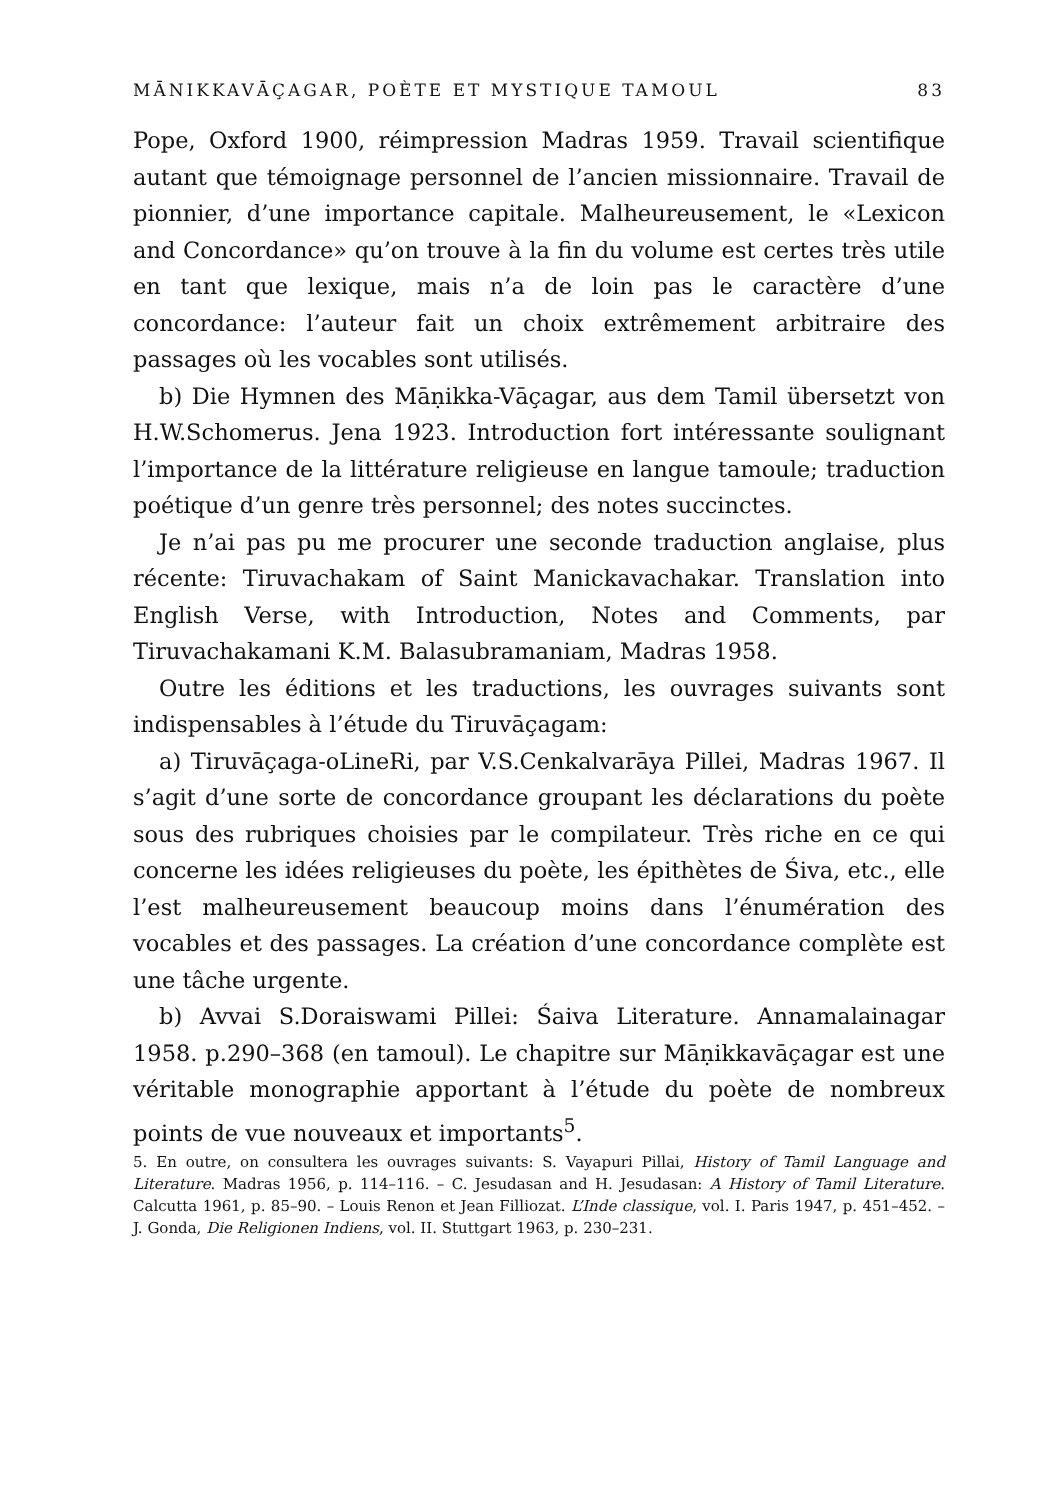MĀNIKKAVĀÇAGAR, POÈTE ET MYSTIQUE TAMOUL 83
Pope, Oxford 1900, réimpression Madras 1959. Travail scientifique autant que témoignage personnel de l’ancien missionnaire. Travail de pionnier, d’une importance capitale. Malheureusement, le «Lexicon and Concordance» qu’on trouve à la fin du volume est certes très utile en tant que lexique, mais n’a de loin pas le caractère d’une concordance: l’auteur fait un choix extrêmement arbitraire des passages où les vocables sont utilisés.
b) Die Hymnen des Māṇikka-Vāçagar, aus dem Tamil übersetzt von H.W.Schomerus. Jena 1923. Introduction fort intéressante soulignant l’importance de la littérature religieuse en langue tamoule; traduction poétique d’un genre très personnel; des notes succinctes.
Je n’ai pas pu me procurer une seconde traduction anglaise, plus récente: Tiruvachakam of Saint Manickavachakar. Translation into English Verse, with Introduction, Notes and Comments, par Tiruvachakamani K.M. Balasubramaniam, Madras 1958.
Outre les éditions et les traductions, les ouvrages suivants sont indispensables à l’étude du Tiruvāçagam:
a) Tiruvāçaga-oLineRi, par V.S.Cenkalvarāya Pillei, Madras 1967. Il s’agit d’une sorte de concordance groupant les déclarations du poète sous des rubriques choisies par le compilateur. Très riche en ce qui concerne les idées religieuses du poète, les épithètes de Śiva, etc., elle l’est malheureusement beaucoup moins dans l’énumération des vocables et des passages. La création d’une concordance complète est une tâche urgente.
b) Avvai S.Doraiswami Pillei: Śaiva Literature. Annamalainagar 1958. p.290–368 (en tamoul). Le chapitre sur Māṇikkavāçagar est une véritable monographie apportant à l’étude du poète de nombreux points de vue nouveaux et importants<sup>5</sup>.
5. En outre, on consultera les ouvrages suivants: S. Vayapuri Pillai, History of Tamil Language and Literature. Madras 1956, p. 114–116. – C. Jesudasan and H. Jesudasan: A History of Tamil Literature. Calcutta 1961, p. 85–90. – Louis Renon et Jean Filliozat. L’Inde classique, vol. I. Paris 1947, p. 451–452. – J. Gonda, Die Religionen Indiens, vol. II. Stuttgart 1963, p. 230–231.